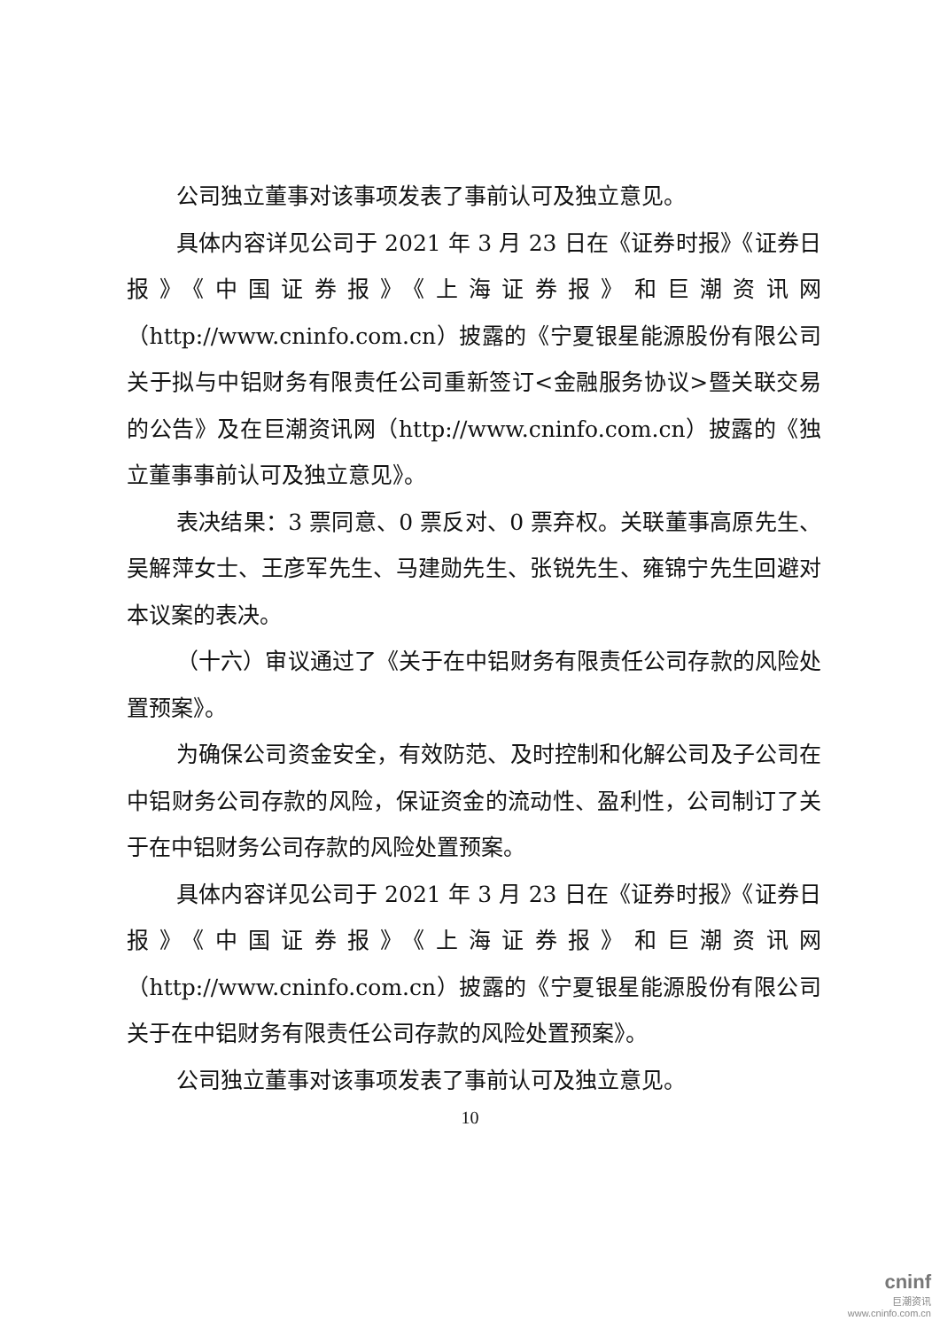公司独立董事对该事项发表了事前认可及独立意见。
具体内容详见公司于 2021 年 3 月 23 日在《证券时报》《证券日报》《中国证券报》《上海证券报》和巨潮资讯网（http://www.cninfo.com.cn）披露的《宁夏银星能源股份有限公司关于拟与中铝财务有限责任公司重新签订<金融服务协议>暨关联交易的公告》及在巨潮资讯网（http://www.cninfo.com.cn）披露的《独立董事事前认可及独立意见》。
表决结果：3 票同意、0 票反对、0 票弃权。关联董事高原先生、吴解萍女士、王彦军先生、马建勋先生、张锐先生、雍锦宁先生回避对本议案的表决。
（十六）审议通过了《关于在中铝财务有限责任公司存款的风险处置预案》。
为确保公司资金安全，有效防范、及时控制和化解公司及子公司在中铝财务公司存款的风险，保证资金的流动性、盈利性，公司制订了关于在中铝财务公司存款的风险处置预案。
具体内容详见公司于 2021 年 3 月 23 日在《证券时报》《证券日报》《中国证券报》《上海证券报》和巨潮资讯网（http://www.cninfo.com.cn）披露的《宁夏银星能源股份有限公司关于在中铝财务有限责任公司存款的风险处置预案》。
公司独立董事对该事项发表了事前认可及独立意见。
10
cninf
巨潮资讯
www.cninfo.com.cn